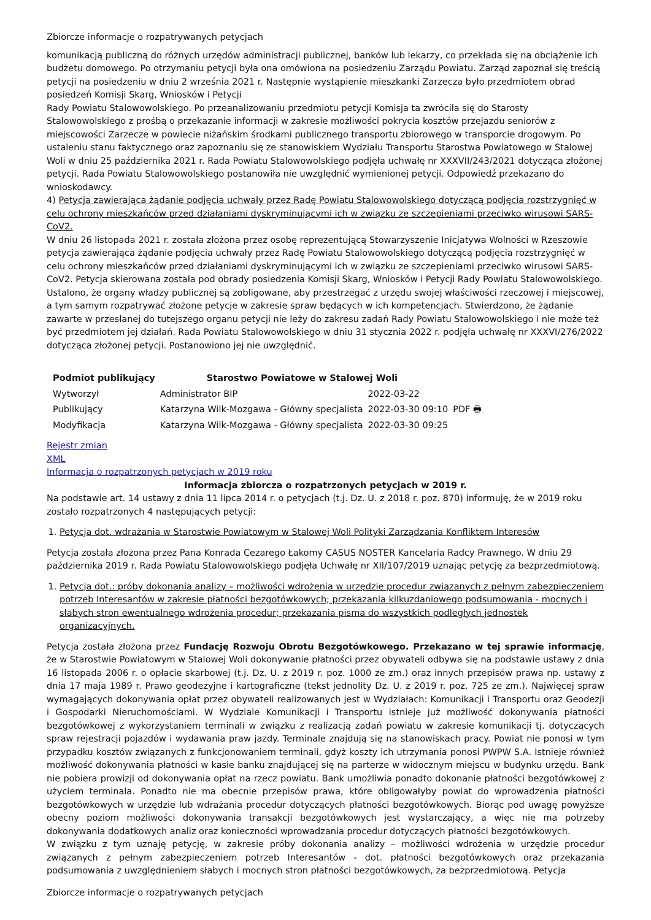Zbiorcze informacje o rozpatrywanych petycjach
komunikacją publiczną do różnych urzędów administracji publicznej, banków lub lekarzy, co przekłada się na obciążenie ich budżetu domowego. Po otrzymaniu petycji była ona omówiona na posiedzeniu Zarządu Powiatu. Zarząd zapoznał się treścią petycji na posiedzeniu w dniu 2 września 2021 r. Następnie wystąpienie mieszkanki Zarzecza było przedmiotem obrad posiedzeń Komisji Skarg, Wniosków i Petycji
Rady Powiatu Stalowowolskiego. Po przeanalizowaniu przedmiotu petycji Komisja ta zwróciła się do Starosty Stalowowolskiego z prośbą o przekazanie informacji w zakresie możliwości pokrycia kosztów przejazdu seniorów z miejscowości Zarzecze w powiecie niżańskim środkami publicznego transportu zbiorowego w transporcie drogowym. Po ustaleniu stanu faktycznego oraz zapoznaniu się ze stanowiskiem Wydziału Transportu Starostwa Powiatowego w Stalowej Woli w dniu 25 października 2021 r. Rada Powiatu Stalowowolskiego podjęła uchwałę nr XXXVII/243/2021 dotycząca złożonej petycji. Rada Powiatu Stalowowolskiego postanowiła nie uwzględnić wymienionej petycji. Odpowiedź przekazano do wnioskodawcy.
4) Petycja zawierająca żądanie podjęcia uchwały przez Radę Powiatu Stalowowolskiego dotyczącą podjęcia rozstrzygnięć w celu ochrony mieszkańców przed działaniami dyskryminującymi ich w związku ze szczepieniami przeciwko wirusowi SARS-CoV2.
W dniu 26 listopada 2021 r. została złożona przez osobę reprezentującą Stowarzyszenie Inicjatywa Wolności w Rzeszowie petycja zawierająca żądanie podjęcia uchwały przez Radę Powiatu Stalowowolskiego dotyczącą podjęcia rozstrzygnięć w celu ochrony mieszkańców przed działaniami dyskryminującymi ich w związku ze szczepieniami przeciwko wirusowi SARS-CoV2. Petycja skierowana została pod obrady posiedzenia Komisji Skarg, Wniosków i Petycji Rady Powiatu Stalowowolskiego. Ustalono, że organy władzy publicznej są zobligowane, aby przestrzegać z urzędu swojej właściwości rzeczowej i miejscowej, a tym samym rozpatrywać złożone petycje w zakresie spraw będących w ich kompetencjach. Stwierdzono, że żądanie zawarte w przesłanej do tutejszego organu petycji nie leży do zakresu zadań Rady Powiatu Stalowowolskiego i nie może też być przedmiotem jej działań. Rada Powiatu Stalowowolskiego w dniu 31 stycznia 2022 r. podjęła uchwałę nr XXXVI/276/2022 dotycząca złożonej petycji. Postanowiono jej nie uwzględnić.
| Podmiot publikujący | Starostwo Powiatowe w Stalowej Woli | | |
| Wytworzył | Administrator BIP | 2022-03-22 | PDF 🖶 |
| Publikujący | Katarzyna Wilk-Mozgawa - Główny specjalista | 2022-03-30 09:10 | |
| Modyfikacja | Katarzyna Wilk-Mozgawa - Główny specjalista | 2022-03-30 09:25 | |
Rejestr zmian
XML
Informacja o rozpatrzonych petycjach w 2019 roku
Informacja zbiorcza o rozpatrzonych petycjach w 2019 r.
Na podstawie art. 14 ustawy z dnia 11 lipca 2014 r. o petycjach (t.j. Dz. U. z 2018 r. poz. 870) informuję, że w 2019 roku zostało rozpatrzonych 4 następujących petycji:
1. Petycja dot. wdrażania w Starostwie Powiatowym w Stalowej Woli Polityki Zarządzania Konfliktem Interesów
Petycja została złożona przez Pana Konrada Cezarego Łakomy CASUS NOSTER Kancelaria Radcy Prawnego. W dniu 29 października 2019 r. Rada Powiatu Stalowowolskiego podjęła Uchwałę nr XII/107/2019 uznając petycję za bezprzedmiotową.
1. Petycja dot.: próby dokonania analizy – możliwości wdrożenia w urzędzie procedur związanych z pełnym zabezpieczeniem potrzeb Interesantów w zakresie płatności bezgotówkowych; przekazania kilkuzdaniowego podsumowania - mocnych i słabych stron ewentualnego wdrożenia procedur; przekazania pisma do wszystkich podległych jednostek organizacyjnych.
Petycja została złożona przez Fundację Rozwoju Obrotu Bezgotówkowego. Przekazano w tej sprawie informację, że w Starostwie Powiatowym w Stalowej Woli dokonywanie płatności przez obywateli odbywa się na podstawie ustawy z dnia 16 listopada 2006 r. o opłacie skarbowej (t.j. Dz. U. z 2019 r. poz. 1000 ze zm.) oraz innych przepisów prawa np. ustawy z dnia 17 maja 1989 r. Prawo geodezyjne i kartograficzne (tekst jednolity Dz. U. z 2019 r. poz. 725 ze zm.). Najwięcej spraw wymagających dokonywania opłat przez obywateli realizowanych jest w Wydziałach: Komunikacji i Transportu oraz Geodezji i Gospodarki Nieruchomościami. W Wydziale Komunikacji i Transportu istnieje już możliwość dokonywania płatności bezgotówkowej z wykorzystaniem terminali w związku z realizacją zadań powiatu w zakresie komunikacji tj. dotyczących spraw rejestracji pojazdów i wydawania praw jazdy. Terminale znajdują się na stanowiskach pracy. Powiat nie ponosi w tym przypadku kosztów związanych z funkcjonowaniem terminali, gdyż koszty ich utrzymania ponosi PWPW S.A. Istnieje również możliwość dokonywania płatności w kasie banku znajdującej się na parterze w widocznym miejscu w budynku urzędu. Bank nie pobiera prowizji od dokonywania opłat na rzecz powiatu. Bank umożliwia ponadto dokonanie płatności bezgotówkowej z użyciem terminala. Ponadto nie ma obecnie przepisów prawa, które obligowałyby powiat do wprowadzenia płatności bezgotówkowych w urzędzie lub wdrażania procedur dotyczących płatności bezgotówkowych. Biorąc pod uwagę powyższe obecny poziom możliwości dokonywania transakcji bezgotówkowych jest wystarczający, a więc nie ma potrzeby dokonywania dodatkowych analiz oraz konieczności wprowadzania procedur dotyczących płatności bezgotówkowych.
W związku z tym uznaję petycję, w zakresie próby dokonania analizy – możliwości wdrożenia w urzędzie procedur związanych z pełnym zabezpieczeniem potrzeb Interesantów - dot. płatności bezgotówkowych oraz przekazania podsumowania z uwzględnieniem słabych i mocnych stron płatności bezgotówkowych, za bezprzedmiotową. Petycja
Zbiorcze informacje o rozpatrywanych petycjach